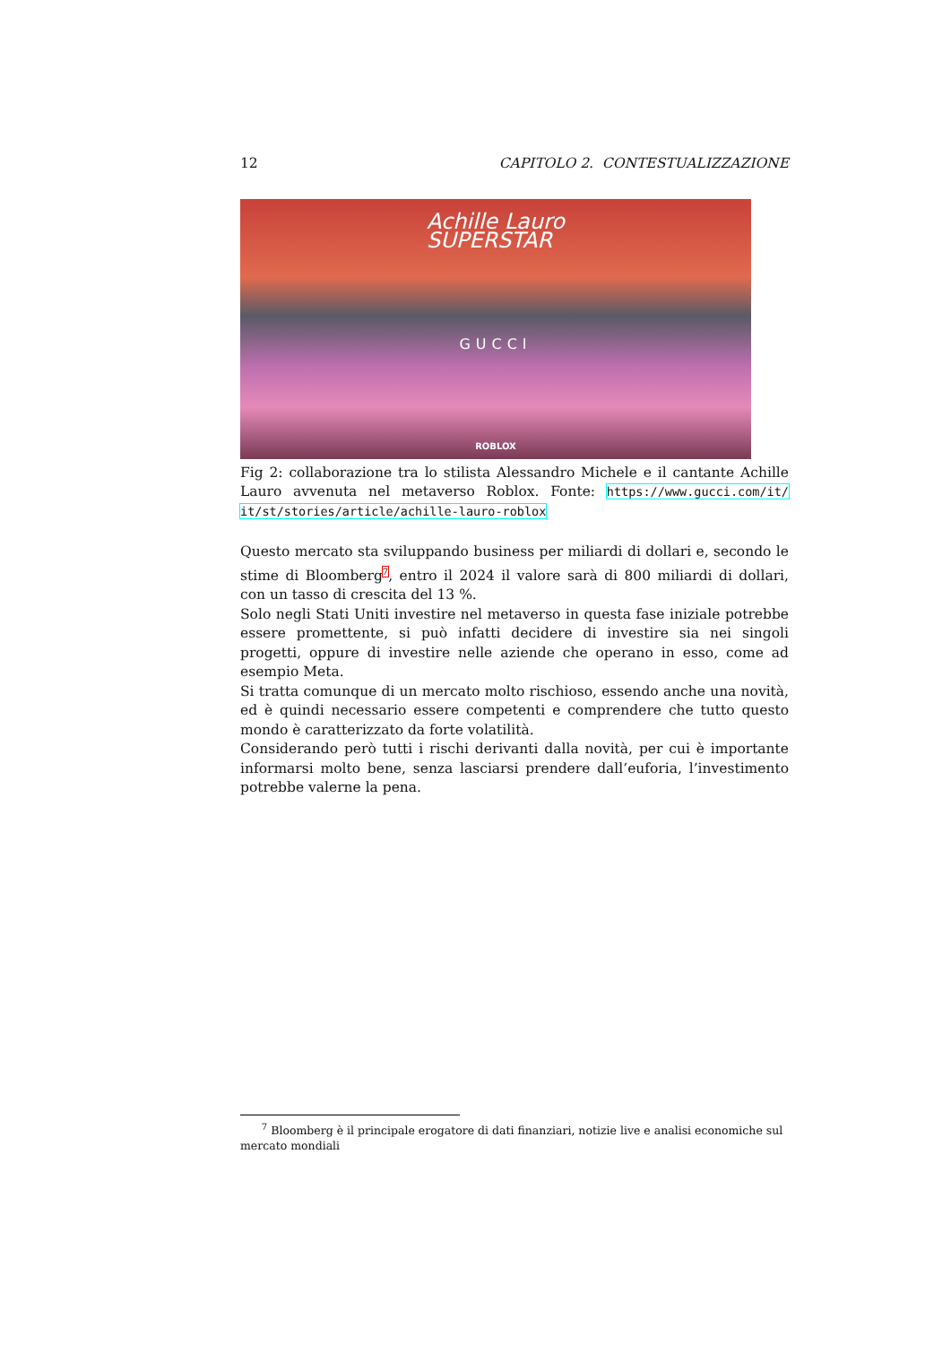12 CAPITOLO 2. CONTESTUALIZZAZIONE
Achille Lauro
SUPERSTAR
GUCCI
ROBLOX
Fig 2: collaborazione tra lo stilista Alessandro Michele e il cantante Achille Lauro avvenuta nel metaverso Roblox. Fonte: https://www.gucci.com/it/ it/st/stories/article/achille-lauro-roblox
Questo mercato sta sviluppando business per miliardi di dollari e, secondo le stime di Bloomberg<sup>7</sup>, entro il 2024 il valore sarà di 800 miliardi di dollari, con un tasso di crescita del 13 %.
Solo negli Stati Uniti investire nel metaverso in questa fase iniziale potrebbe essere promettente, si può infatti decidere di investire sia nei singoli progetti, oppure di investire nelle aziende che operano in esso, come ad esempio Meta.
Si tratta comunque di un mercato molto rischioso, essendo anche una novità, ed è quindi necessario essere competenti e comprendere che tutto questo mondo è caratterizzato da forte volatilità.
Considerando però tutti i rischi derivanti dalla novità, per cui è importante informarsi molto bene, senza lasciarsi prendere dall’euforia, l’investimento potrebbe valerne la pena.
<sup>7</sup> Bloomberg è il principale erogatore di dati finanziari, notizie live e analisi economiche sul mercato mondiali